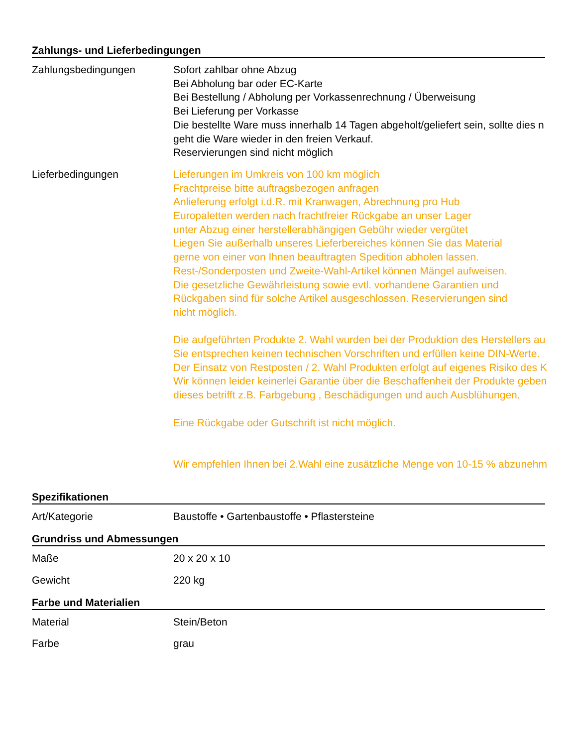Zahlungs- und Lieferbedingungen
Zahlungsbedingungen Sofort zahlbar ohne Abzug
Bei Abholung bar oder EC-Karte
Bei Bestellung / Abholung per Vorkassenrechnung / Überweisung
Bei Lieferung per Vorkasse
Die bestellte Ware muss innerhalb 14 Tagen abgeholt/geliefert sein, sollte dies n
geht die Ware wieder in den freien Verkauf.
Reservierungen sind nicht möglich
Lieferbedingungen Lieferungen im Umkreis von 100 km möglich
Frachtpreise bitte auftragsbezogen anfragen
Anlieferung erfolgt i.d.R. mit Kranwagen, Abrechnung pro Hub
Europaletten werden nach frachtfreier Rückgabe an unser Lager
unter Abzug einer herstellerabhängigen Gebühr wieder vergütet
Liegen Sie außerhalb unseres Lieferbereiches können Sie das Material
gerne von einer von Ihnen beauftragten Spedition abholen lassen.
Rest-/Sonderposten und Zweite-Wahl-Artikel können Mängel aufweisen.
Die gesetzliche Gewährleistung sowie evtl. vorhandene Garantien und
Rückgaben sind für solche Artikel ausgeschlossen. Reservierungen sind
nicht möglich.
Die aufgeführten Produkte 2. Wahl wurden bei der Produktion des Herstellers au
Sie entsprechen keinen technischen Vorschriften und erfüllen keine DIN-Werte.
Der Einsatz von Restposten / 2. Wahl Produkten erfolgt auf eigenes Risiko des K
Wir können leider keinerlei Garantie über die Beschaffenheit der Produkte geben
dieses betrifft z.B. Farbgebung , Beschädigungen und auch Ausblühungen.
Eine Rückgabe oder Gutschrift ist nicht möglich.
Wir empfehlen Ihnen bei 2.Wahl eine zusätzliche Menge von 10-15 % abzunehm
Spezifikationen
Art/Kategorie Baustoffe • Gartenbaustoffe • Pflastersteine
Grundriss und Abmessungen
Maße 20 x 20 x 10
Gewicht 220 kg
Farbe und Materialien
Material Stein/Beton
Farbe grau